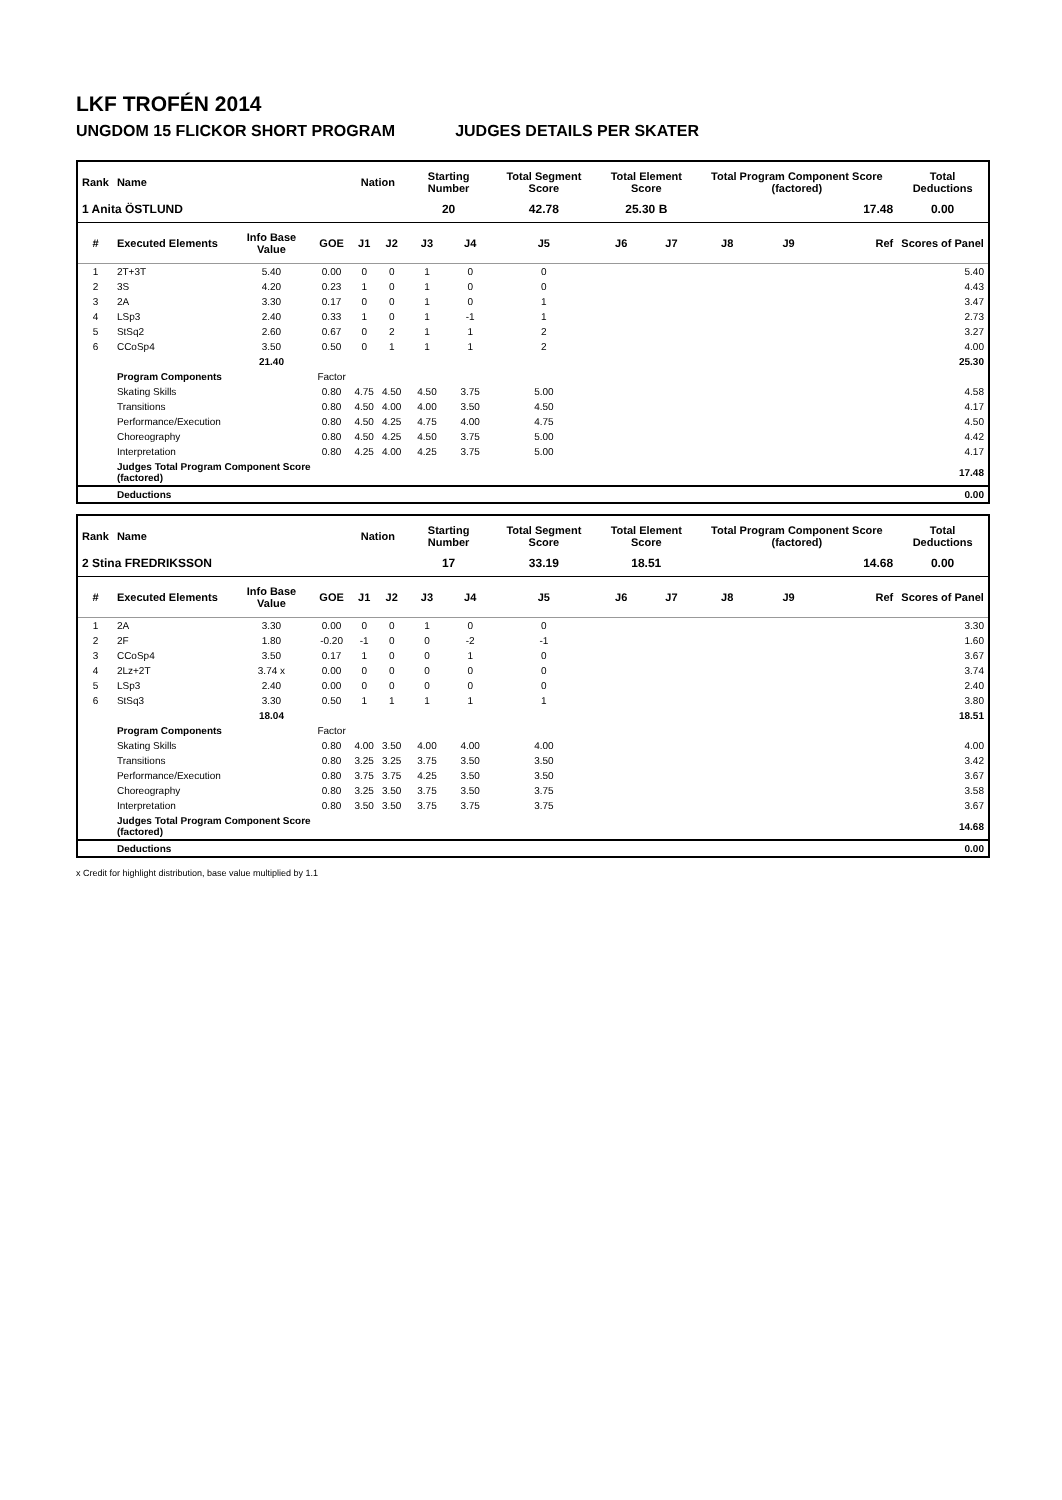LKF TROFÉN 2014
UNGDOM 15 FLICKOR SHORT PROGRAM JUDGES DETAILS PER SKATER
| Rank | Name | | | Nation | | Starting Number | | Total Segment Score | Total Element Score | | Total Program Component Score (factored) | | | Total Deductions |
| --- | --- | --- | --- | --- | --- | --- | --- | --- | --- | --- | --- | --- | --- | --- |
| 1 Anita ÖSTLUND | | | | | | 20 | | 42.78 | 25.30 B | | 17.48 | | | 0.00 |
| # | Executed Elements | Info Base Value | GOE | J1 | J2 | J3 | J4 | J5 | J6 | J7 | J8 | J9 | Ref | Scores of Panel |
| 1 | 2T+3T | 5.40 | 0.00 | 0 | 0 | 1 | 0 | 0 | | | | | | 5.40 |
| 2 | 3S | 4.20 | 0.23 | 1 | 0 | 1 | 0 | 0 | | | | | | 4.43 |
| 3 | 2A | 3.30 | 0.17 | 0 | 0 | 1 | 0 | 1 | | | | | | 3.47 |
| 4 | LSp3 | 2.40 | 0.33 | 1 | 0 | 1 | -1 | 1 | | | | | | 2.73 |
| 5 | StSq2 | 2.60 | 0.67 | 0 | 2 | 1 | 1 | 2 | | | | | | 3.27 |
| 6 | CCoSp4 | 3.50 | 0.50 | 0 | 1 | 1 | 1 | 2 | | | | | | 4.00 |
| | | 21.40 | | | | | | | | | | | | 25.30 |
| | Program Components | | Factor | | | | | | | | | | | |
| | Skating Skills | | 0.80 | 4.75 | 4.50 | 4.50 | 3.75 | 5.00 | | | | | | 4.58 |
| | Transitions | | 0.80 | 4.50 | 4.00 | 4.00 | 3.50 | 4.50 | | | | | | 4.17 |
| | Performance/Execution | | 0.80 | 4.50 | 4.25 | 4.75 | 4.00 | 4.75 | | | | | | 4.50 |
| | Choreography | | 0.80 | 4.50 | 4.25 | 4.50 | 3.75 | 5.00 | | | | | | 4.42 |
| | Interpretation | | 0.80 | 4.25 | 4.00 | 4.25 | 3.75 | 5.00 | | | | | | 4.17 |
| | Judges Total Program Component Score (factored) | | | | | | | | | | | | | 17.48 |
| | Deductions | | | | | | | | | | | | | 0.00 |
| Rank | Name | | | Nation | | Starting Number | | Total Segment Score | Total Element Score | | Total Program Component Score (factored) | | | Total Deductions |
| --- | --- | --- | --- | --- | --- | --- | --- | --- | --- | --- | --- | --- | --- | --- |
| 2 Stina FREDRIKSSON | | | | | | 17 | | 33.19 | 18.51 | | 14.68 | | | 0.00 |
| # | Executed Elements | Info Base Value | GOE | J1 | J2 | J3 | J4 | J5 | J6 | J7 | J8 | J9 | Ref | Scores of Panel |
| 1 | 2A | 3.30 | 0.00 | 0 | 0 | 1 | 0 | 0 | | | | | | 3.30 |
| 2 | 2F | 1.80 | -0.20 | -1 | 0 | 0 | -2 | -1 | | | | | | 1.60 |
| 3 | CCoSp4 | 3.50 | 0.17 | 1 | 0 | 0 | 1 | 0 | | | | | | 3.67 |
| 4 | 2Lz+2T | 3.74 x | 0.00 | 0 | 0 | 0 | 0 | 0 | | | | | | 3.74 |
| 5 | LSp3 | 2.40 | 0.00 | 0 | 0 | 0 | 0 | 0 | | | | | | 2.40 |
| 6 | StSq3 | 3.30 | 0.50 | 1 | 1 | 1 | 1 | 1 | | | | | | 3.80 |
| | | 18.04 | | | | | | | | | | | | 18.51 |
| | Program Components | | Factor | | | | | | | | | | | |
| | Skating Skills | | 0.80 | 4.00 | 3.50 | 4.00 | 4.00 | 4.00 | | | | | | 4.00 |
| | Transitions | | 0.80 | 3.25 | 3.25 | 3.75 | 3.50 | 3.50 | | | | | | 3.42 |
| | Performance/Execution | | 0.80 | 3.75 | 3.75 | 4.25 | 3.50 | 3.50 | | | | | | 3.67 |
| | Choreography | | 0.80 | 3.25 | 3.50 | 3.75 | 3.50 | 3.75 | | | | | | 3.58 |
| | Interpretation | | 0.80 | 3.50 | 3.50 | 3.75 | 3.75 | 3.75 | | | | | | 3.67 |
| | Judges Total Program Component Score (factored) | | | | | | | | | | | | | 14.68 |
| | Deductions | | | | | | | | | | | | | 0.00 |
x Credit for highlight distribution, base value multiplied by 1.1